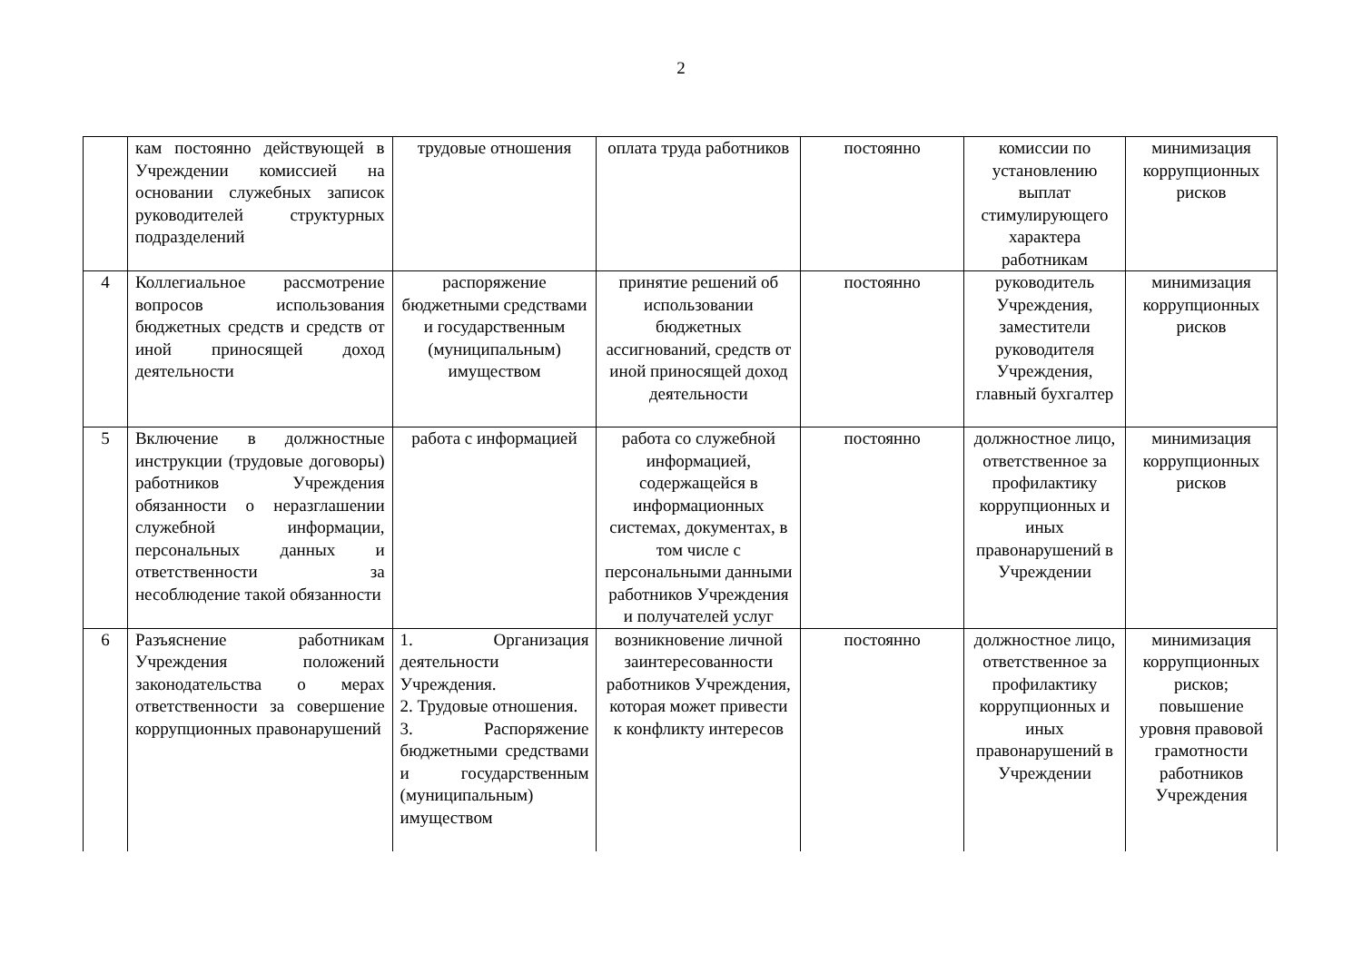2
| | кам постоянно действующей в Учреждении комиссией на основании служебных записок руководителей структурных подразделений | трудовые отношения | оплата труда работников | постоянно | комиссии по установлению выплат стимулирующего характера работникам | минимизация коррупционных рисков |
| 4 | Коллегиальное рассмотрение вопросов использования бюджетных средств и средств от иной приносящей доход деятельности | распоряжение бюджетными средствами и государственным (муниципальным) имуществом | принятие решений об использовании бюджетных ассигнований, средств от иной приносящей доход деятельности | постоянно | руководитель Учреждения, заместители руководителя Учреждения, главный бухгалтер | минимизация коррупционных рисков |
| 5 | Включение в должностные инструкции (трудовые договоры) работников Учреждения обязанности о неразглашении служебной информации, персональных данных и ответственности за несоблюдение такой обязанности | работа с информацией | работа со служебной информацией, содержащейся в информационных системах, документах, в том числе с персональными данными работников Учреждения и получателей услуг | постоянно | должностное лицо, ответственное за профилактику коррупционных и иных правонарушений в Учреждении | минимизация коррупционных рисков |
| 6 | Разъяснение работникам Учреждения положений законодательства о мерах ответственности за совершение коррупционных правонарушений | 1. Организация деятельности Учреждения. 2. Трудовые отношения. 3. Распоряжение бюджетными средствами и государственным (муниципальным) имуществом | возникновение личной заинтересованности работников Учреждения, которая может привести к конфликту интересов | постоянно | должностное лицо, ответственное за профилактику коррупционных и иных правонарушений в Учреждении | минимизация коррупционных рисков; повышение уровня правовой грамотности работников Учреждения |